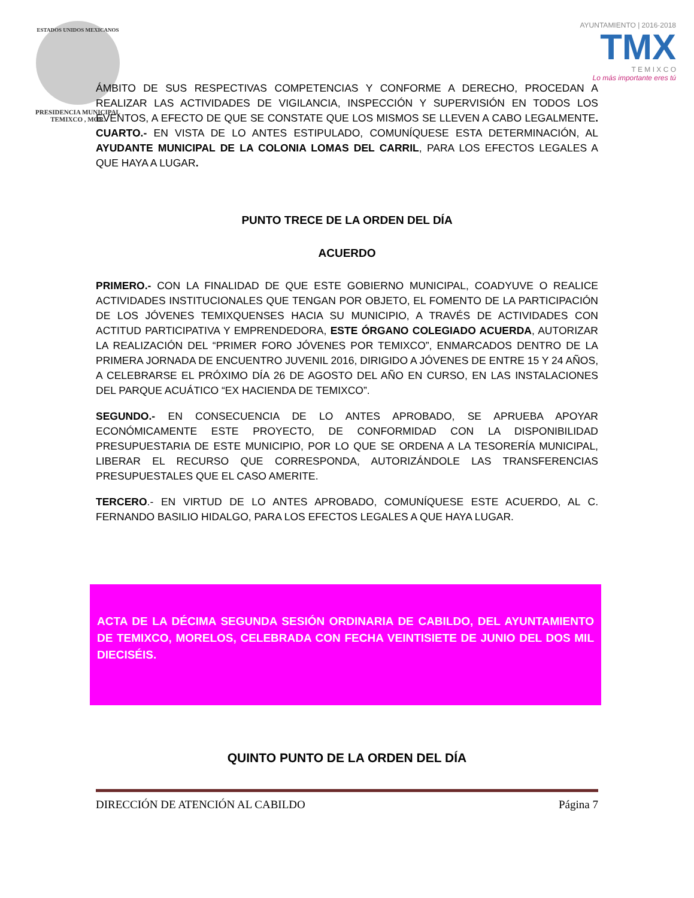ESTADOS UNIDOS MEXICANOS
PRESIDENCIA MUNICIPAL
TEMIXCO , MOR.
AYUNTAMIENTO | 2016·2018
TMX
T E M I X C O
Lo más importante eres tú
ÁMBITO DE SUS RESPECTIVAS COMPETENCIAS Y CONFORME A DERECHO, PROCEDAN A REALIZAR LAS ACTIVIDADES DE VIGILANCIA, INSPECCIÓN Y SUPERVISIÓN EN TODOS LOS EVENTOS, A EFECTO DE QUE SE CONSTATE QUE LOS MISMOS SE LLEVEN A CABO LEGALMENTE. CUARTO.- EN VISTA DE LO ANTES ESTIPULADO, COMUNÍQUESE ESTA DETERMINACIÓN, AL AYUDANTE MUNICIPAL DE LA COLONIA LOMAS DEL CARRIL, PARA LOS EFECTOS LEGALES A QUE HAYA A LUGAR.
PUNTO TRECE DE LA ORDEN DEL DÍA
ACUERDO
PRIMERO.- CON LA FINALIDAD DE QUE ESTE GOBIERNO MUNICIPAL, COADYUVE O REALICE ACTIVIDADES INSTITUCIONALES QUE TENGAN POR OBJETO, EL FOMENTO DE LA PARTICIPACIÓN DE LOS JÓVENES TEMIXQUENSES HACIA SU MUNICIPIO, A TRAVÉS DE ACTIVIDADES CON ACTITUD PARTICIPATIVA Y EMPRENDEDORA, ESTE ÓRGANO COLEGIADO ACUERDA, AUTORIZAR LA REALIZACIÓN DEL “PRIMER FORO JÓVENES POR TEMIXCO”, ENMARCADOS DENTRO DE LA PRIMERA JORNADA DE ENCUENTRO JUVENIL 2016, DIRIGIDO A JÓVENES DE ENTRE 15 Y 24 AÑOS, A CELEBRARSE EL PRÓXIMO DÍA 26 DE AGOSTO DEL AÑO EN CURSO, EN LAS INSTALACIONES DEL PARQUE ACUÁTICO “EX HACIENDA DE TEMIXCO”.
SEGUNDO.- EN CONSECUENCIA DE LO ANTES APROBADO, SE APRUEBA APOYAR ECONÓMICAMENTE ESTE PROYECTO, DE CONFORMIDAD CON LA DISPONIBILIDAD PRESUPUESTARIA DE ESTE MUNICIPIO, POR LO QUE SE ORDENA A LA TESORERÍA MUNICIPAL, LIBERAR EL RECURSO QUE CORRESPONDA, AUTORIZÁNDOLE LAS TRANSFERENCIAS PRESUPUESTALES QUE EL CASO AMERITE.
TERCERO.- EN VIRTUD DE LO ANTES APROBADO, COMUNÍQUESE ESTE ACUERDO, AL C. FERNANDO BASILIO HIDALGO, PARA LOS EFECTOS LEGALES A QUE HAYA LUGAR.
ACTA DE LA DÉCIMA SEGUNDA SESIÓN ORDINARIA DE CABILDO, DEL AYUNTAMIENTO DE TEMIXCO, MORELOS, CELEBRADA CON FECHA VEINTISIETE DE JUNIO DEL DOS MIL DIECISÉIS.
QUINTO PUNTO DE LA ORDEN DEL DÍA
DIRECCIÓN DE ATENCIÓN AL CABILDO Página 7